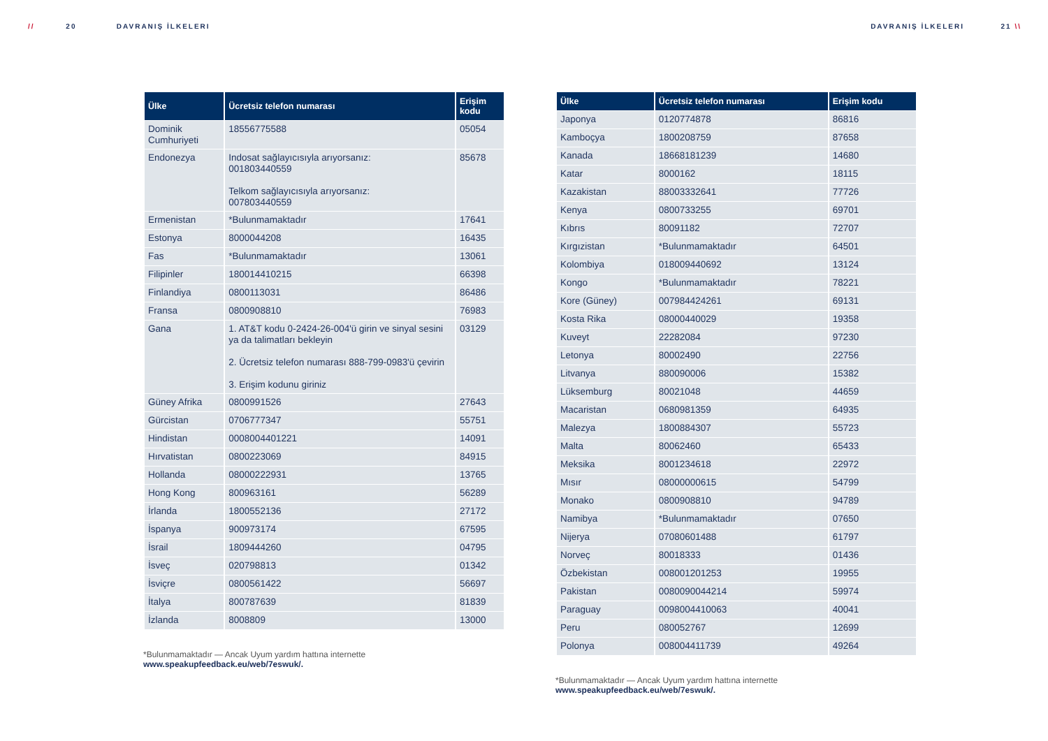// 20 DAVRANIŞ İLKELERI
DAVRANIŞ İLKELERI 21 \\
| Ülke | Ücretsiz telefon numarası | Erişim kodu |
| --- | --- | --- |
| Dominik Cumhuriyeti | 18556775588 | 05054 |
| Endonezya | Indosat sağlayıcısıyla arıyorsanız: 001803440559 Telkom sağlayıcısıyla arıyorsanız: 007803440559 | 85678 |
| Ermenistan | *Bulunmamaktadır | 17641 |
| Estonya | 8000044208 | 16435 |
| Fas | *Bulunmamaktadır | 13061 |
| Filipinler | 180014410215 | 66398 |
| Finlandiya | 0800113031 | 86486 |
| Fransa | 0800908810 | 76983 |
| Gana | 1. AT&T kodu 0-2424-26-004'ü girin ve sinyal sesini ya da talimatları bekleyin 2. Ücretsiz telefon numarası 888-799-0983'ü çevirin 3. Erişim kodunu giriniz | 03129 |
| Güney Afrika | 0800991526 | 27643 |
| Gürcistan | 0706777347 | 55751 |
| Hindistan | 0008004401221 | 14091 |
| Hırvatistan | 0800223069 | 84915 |
| Hollanda | 08000222931 | 13765 |
| Hong Kong | 800963161 | 56289 |
| İrlanda | 1800552136 | 27172 |
| İspanya | 900973174 | 67595 |
| İsrail | 1809444260 | 04795 |
| İsveç | 020798813 | 01342 |
| İsviçre | 0800561422 | 56697 |
| İtalya | 800787639 | 81839 |
| İzlanda | 8008809 | 13000 |
*Bulunmamaktadır — Ancak Uyum yardım hattına internette
www.speakupfeedback.eu/web/7eswuk/.
| Ülke | Ücretsiz telefon numarası | Erişim kodu |
| --- | --- | --- |
| Japonya | 0120774878 | 86816 |
| Kamboçya | 1800208759 | 87658 |
| Kanada | 18668181239 | 14680 |
| Katar | 8000162 | 18115 |
| Kazakistan | 88003332641 | 77726 |
| Kenya | 0800733255 | 69701 |
| Kıbrıs | 80091182 | 72707 |
| Kırgızistan | *Bulunmamaktadır | 64501 |
| Kolombiya | 018009440692 | 13124 |
| Kongo | *Bulunmamaktadır | 78221 |
| Kore (Güney) | 007984424261 | 69131 |
| Kosta Rika | 08000440029 | 19358 |
| Kuveyt | 22282084 | 97230 |
| Letonya | 80002490 | 22756 |
| Litvanya | 880090006 | 15382 |
| Lüksemburg | 80021048 | 44659 |
| Macaristan | 0680981359 | 64935 |
| Malezya | 1800884307 | 55723 |
| Malta | 80062460 | 65433 |
| Meksika | 8001234618 | 22972 |
| Mısır | 08000000615 | 54799 |
| Monako | 0800908810 | 94789 |
| Namibya | *Bulunmamaktadır | 07650 |
| Nijerya | 07080601488 | 61797 |
| Norveç | 80018333 | 01436 |
| Özbekistan | 008001201253 | 19955 |
| Pakistan | 0080090044214 | 59974 |
| Paraguay | 0098004410063 | 40041 |
| Peru | 080052767 | 12699 |
| Polonya | 008004411739 | 49264 |
*Bulunmamaktadır — Ancak Uyum yardım hattına internette
www.speakupfeedback.eu/web/7eswuk/.